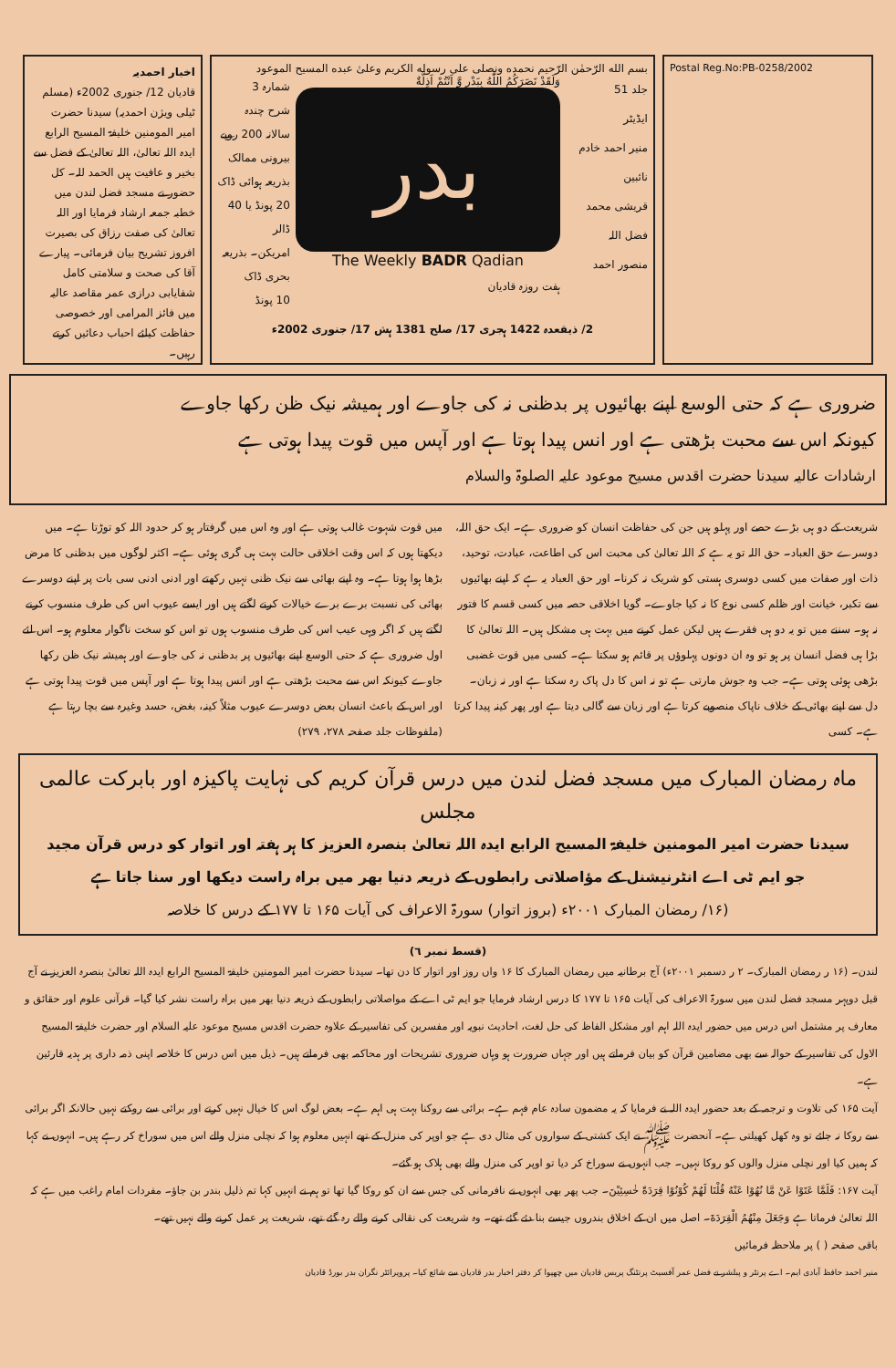Postal Reg.No:PB-0258/2002 بسم الله الرّحمٰن الرّحيم نحمده ونصلى على رسوله الكريم وعلىٰ عبده المسيح الموعود
جلد 51
ایڈیٹر
منیر احمد خادم
نائبین
قریشی محمد فضل اللہ
منصور احمد
وَلَقَدْ نَصَرَكُمُ اللّٰهُ بِبَدْرٍ وَّ اَنْتُمْ اَذِلَّةٌ
بدر
The Weekly BADR Qadian
ہفت روزہ قادیان
شمارہ 3
شرح چندہ
سالانہ 200 روپے
بیرونی ممالک
بذریعہ ہوائی ڈاک
20 پونڈ یا 40 ڈالر
امریکن۔ بذریعہ
بحری ڈاک
10 پونڈ
2/ ذیقعدہ 1422 ہجری 17/ صلح 1381 ہش 17/ جنوری 2002ء
اخبار احمدیہ
قادیان 12/ جنوری 2002ء (مسلم ٹیلی ویژن احمدیہ) سیدنا حضرت امیر المومنین خلیفۃ المسیح الرابع ایدہ اللہ تعالیٰ، اللہ تعالیٰ کے فضل سے بخیر و عافیت ہیں الحمد للہ۔ کل حضور نے مسجد فضل لندن میں خطبہ جمعہ ارشاد فرمایا اور اللہ تعالیٰ کی صفت رزاق کی بصیرت افروز تشریح بیان فرمائی۔ پیارے آقا کی صحت و سلامتی کامل شفایابی درازی عمر مقاصد عالیہ میں فائز المرامی اور خصوصی حفاظت کیلئے احباب دعائیں کرتے رہیں۔
ضروری ہے کہ حتی الوسع اپنے بھائیوں پر بدظنی نہ کی جاوے اور ہمیشہ نیک ظن رکھا جاوے
کیونکہ اس سے محبت بڑھتی ہے اور انس پیدا ہوتا ہے اور آپس میں قوت پیدا ہوتی ہے
ارشادات عالیہ سیدنا حضرت اقدس مسیح موعود علیہ الصلوۃ والسلام
شریعت کے دو ہی بڑے حصے اور پہلو ہیں جن کی حفاظت انسان کو ضروری ہے۔ ایک حق اللہ، دوسرے حق العباد۔ حق اللہ تو یہ ہے کہ اللہ تعالیٰ کی محبت اس کی اطاعت، عبادت، توحید، ذات اور صفات میں کسی دوسری ہستی کو شریک نہ کرنا۔ اور حق العباد یہ ہے کہ اپنے بھائیوں سے تکبر، خیانت اور ظلم کسی نوع کا نہ کیا جاوے۔ گویا اخلاقی حصہ میں کسی قسم کا فتور نہ ہو۔ سننے میں تو یہ دو ہی فقرے ہیں لیکن عمل کرنے میں بہت ہی مشکل ہیں۔ اللہ تعالیٰ کا بڑا ہی فضل انسان پر ہو تو وہ ان دونوں پہلوؤں پر قائم ہو سکتا ہے۔ کسی میں قوت غضبی بڑھی ہوئی ہوتی ہے۔ جب وہ جوش مارتی ہے تو نہ اس کا دل پاک رہ سکتا ہے اور نہ زبان۔ دل سے اپنے بھائی کے خلاف ناپاک منصوبے کرتا ہے اور زبان سے گالی دیتا ہے اور پھر کینہ پیدا کرتا ہے۔ کسی
میں قوت شہوت غالب ہوتی ہے اور وہ اس میں گرفتار ہو کر حدود اللہ کو توڑتا ہے۔ میں دیکھتا ہوں کہ اس وقت اخلاقی حالت بہت ہی گری ہوئی ہے۔ اکثر لوگوں میں بدظنی کا مرض بڑھا ہوا ہوتا ہے۔ وہ اپنے بھائی سے نیک ظنی نہیں رکھتے اور ادنی ادنی سی بات پر اپنے دوسرے بھائی کی نسبت برے برے خیالات کرنے لگتے ہیں اور ایسے عیوب اس کی طرف منسوب کرنے لگتے ہیں کہ اگر وہی عیب اس کی طرف منسوب ہوں تو اس کو سخت ناگوار معلوم ہو۔ اس لئے اول ضروری ہے کہ حتی الوسع اپنے بھائیوں پر بدظنی نہ کی جاوے اور ہمیشہ نیک ظن رکھا جاوے کیونکہ اس سے محبت بڑھتی ہے اور انس پیدا ہوتا ہے اور آپس میں قوت پیدا ہوتی ہے اور اس کے باعث انسان بعض دوسرے عیوب مثلاً کینہ، بغض، حسد وغیرہ سے بچا رہتا ہے (ملفوظات جلد صفحہ ۲۷۸، ۲۷۹)
ماہ رمضان المبارک میں مسجد فضل لندن میں درس قرآن کریم کی نہایت پاکیزہ اور بابرکت عالمی مجلس
سیدنا حضرت امیر المومنین خلیفۃ المسیح الرابع ایدہ اللہ تعالیٰ بنصرہ العزیز کا ہر ہفتہ اور اتوار کو درس قرآن مجید
جو ایم ٹی اے انٹرنیشنل کے مؤاصلاتی رابطوں کے ذریعہ دنیا بھر میں براہ راست دیکھا اور سنا جاتا ہے
(۱۶/ رمضان المبارک ۲۰۰۱ء (بروز اتوار) سورۃ الاعراف کی آیات ۱۶۵ تا ۱۷۷ کے درس کا خلاصہ
(قسط نمبر ٦)
لندن۔ (۱۶ ر رمضان المبارک۔ ۲ ر دسمبر ۲۰۰۱ء) آج برطانیہ میں رمضان المبارک کا ۱۶ واں روز اور اتوار کا دن تھا۔ سیدنا حضرت امیر المومنین خلیفۃ المسیح الرابع ایدہ اللہ تعالیٰ بنصرہ العزیز نے آج قبل دوپہر مسجد فضل لندن میں سورۃ الاعراف کی آیات ۱۶۵ تا ۱۷۷ کا درس ارشاد فرمایا جو ایم ٹی اے کے مواصلاتی رابطوں کے ذریعہ دنیا بھر میں براہ راست نشر کیا گیا۔ قرآنی علوم اور حقائق و معارف پر مشتمل اس درس میں حضور ایدہ اللہ اہم اور مشکل الفاظ کی حل لغت، احادیث نبویہ اور مفسرین کی تفاسیر کے علاوہ حضرت اقدس مسیح موعود علیہ السلام اور حضرت خلیفۃ المسیح الاول کی تفاسیر کے حوالہ سے بھی مضامین قرآن کو بیان فرماتے ہیں اور جہاں ضرورت ہو وہاں ضروری تشریحات اور محاکمہ بھی فرماتے ہیں۔ ذیل میں اس درس کا خلاصہ اپنی ذمہ داری پر ہدیہ قارئین ہے۔
آیت ۱۶۵ کی تلاوت و ترجمہ کے بعد حضور ایدہ اللہ نے فرمایا کہ یہ مضمون سادہ عام فہم ہے۔ برائی سے روکنا بہت ہی اہم ہے۔ بعض لوگ اس کا خیال نہیں کرتے اور برائی سے روکتے نہیں حالانکہ اگر برائی سے روکا نہ جائے تو وہ کھل کھیلتی ہے۔ آنحضرت ﷺ نے ایک کشتی کے سواروں کی مثال دی ہے جو اوپر کی منزل کے تھے انہیں معلوم ہوا کہ نچلی منزل والے اس میں سوراخ کر رہے ہیں۔ انہوں نے کہا کہ ہمیں کیا اور نچلی منزل والوں کو روکا نہیں۔ جب انہوں نے سوراخ کر دیا تو اوپر کی منزل والے بھی ہلاک ہو گئے۔
آیت ۱۶۷: فَلَمَّا عَتَوْا عَنْ مَّا نُهُوْا عَنْهُ قُلْنَا لَهُمْ كُوْنُوْا قِرَدَةً خٰسِئِيْنَ۔ جب پھر بھی انہوں نے نافرمانی کی جس سے ان کو روکا گیا تھا تو ہم نے انہیں کہا تم ذلیل بندر بن جاؤ۔ مفردات امام راغب میں ہے کہ اللہ تعالیٰ فرماتا ہے وَجَعَلَ مِنْهُمُ الْقِرَدَةَ۔ اصل میں ان کے اخلاق بندروں جیسے بنا دئے گئے تھے۔ وہ شریعت کی نقالی کرنے والے رہ گئے تھے، شریعت پر عمل کرنے والے نہیں تھے۔
باقی صفحہ ( ) پر ملاحظہ فرمائیں
منیر احمد حافظ آبادی ایم۔ اے پرنٹر و پبلشر نے فضل عمر آفسیٹ پرنٹنگ پریس قادیان میں چھپوا کر دفتر اخبار بدر قادیان سے شائع کیا۔ پروپرائٹر نگران بدر بورڈ قادیان